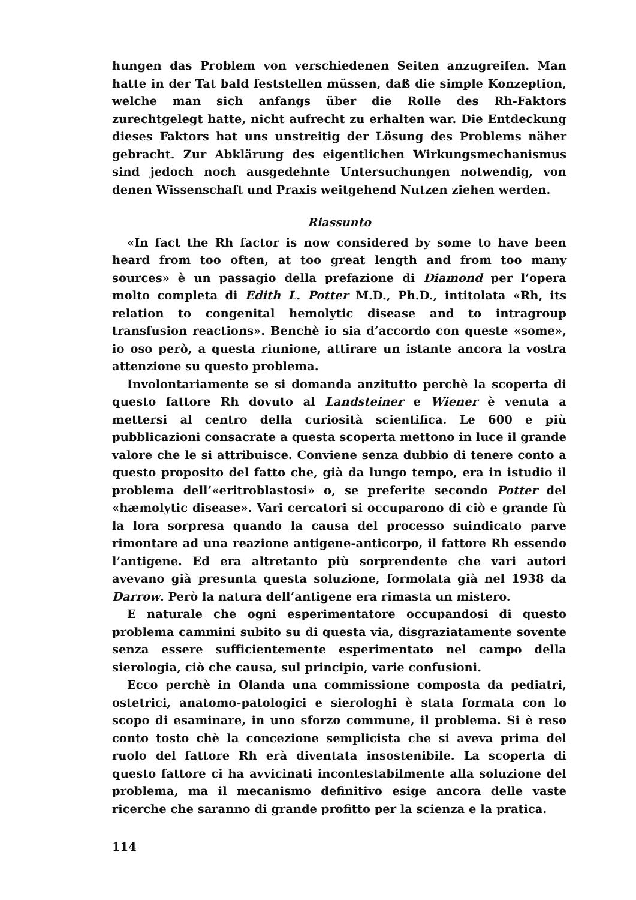hungen das Problem von verschiedenen Seiten anzugreifen. Man hatte in der Tat bald feststellen müssen, daß die simple Konzeption, welche man sich anfangs über die Rolle des Rh-Faktors zurechtgelegt hatte, nicht aufrecht zu erhalten war. Die Entdeckung dieses Faktors hat uns unstreitig der Lösung des Problems näher gebracht. Zur Abklärung des eigentlichen Wirkungsmechanismus sind jedoch noch ausgedehnte Untersuchungen notwendig, von denen Wissenschaft und Praxis weitgehend Nutzen ziehen werden.
Riassunto
«In fact the Rh factor is now considered by some to have been heard from too often, at too great length and from too many sources» è un passagio della prefazione di Diamond per l’opera molto completa di Edith L. Potter M.D., Ph.D., intitolata «Rh, its relation to congenital hemolytic disease and to intragroup transfusion reactions». Benchè io sia d’accordo con queste «some», io oso però, a questa riunione, attirare un istante ancora la vostra attenzione su questo problema.
Involontariamente se si domanda anzitutto perchè la scoperta di questo fattore Rh dovuto al Landsteiner e Wiener è venuta a mettersi al centro della curiosità scientifica. Le 600 e più pubblicazioni consacrate a questa scoperta mettono in luce il grande valore che le si attribuisce. Conviene senza dubbio di tenere conto a questo proposito del fatto che, già da lungo tempo, era in istudio il problema dell’«eritroblastosi» o, se preferite secondo Potter del «hæmolytic disease». Vari cercatori si occuparono di ciò e grande fù la lora sorpresa quando la causa del processo suindicato parve rimontare ad una reazione antigene-anticorpo, il fattore Rh essendo l’antigene. Ed era altretanto più sorprendente che vari autori avevano già presunta questa soluzione, formolata già nel 1938 da Darrow. Però la natura dell’antigene era rimasta un mistero.
E naturale che ogni esperimentatore occupandosi di questo problema cammini subito su di questa via, disgraziatamente sovente senza essere sufficientemente esperimentato nel campo della sierologia, ciò che causa, sul principio, varie confusioni.
Ecco perchè in Olanda una commissione composta da pediatri, ostetrici, anatomo-patologici e sierologhi è stata formata con lo scopo di esaminare, in uno sforzo commune, il problema. Si è reso conto tosto chè la concezione semplicista che si aveva prima del ruolo del fattore Rh erà diventata insostenibile. La scoperta di questo fattore ci ha avvicinati incontestabilmente alla soluzione del problema, ma il mecanismo definitivo esige ancora delle vaste ricerche che saranno di grande profitto per la scienza e la pratica.
114